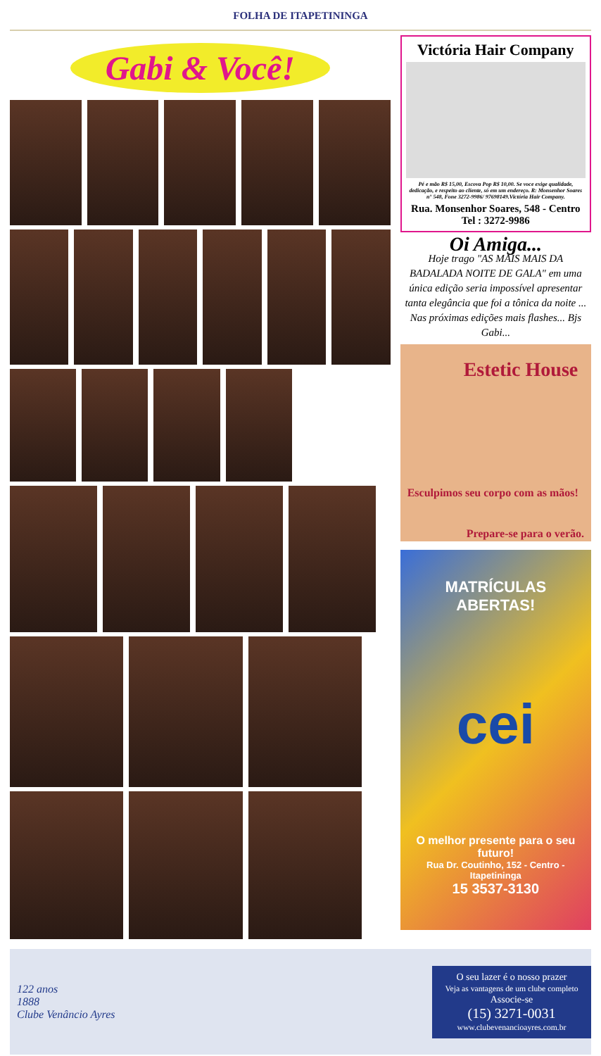FOLHA DE ITAPETININGA
Gabi & Você!
Victória Hair Company
Pé e mão R$ 15,00, Escova Pop R$ 10,00. Se voce exige qualidade, dedicação, e respeito ao cliente, só em um endereço. R: Monsenhor Soares n° 548, Fone 3272-9986/ 97698149.Victória Hair Company.
Rua. Monsenhor Soares, 548 - Centro
Tel : 3272-9986
Oi Amiga...
Hoje trago "AS MAIS MAIS DA BADALADA NOITE DE GALA" em uma única edição seria impossível apresentar tanta elegância que foi a tônica da noite ... Nas próximas edições mais flashes... Bjs Gabi...
Estetic House
Esculpimos seu corpo com as mãos!
Prepare-se para o verão.
MATRÍCULAS ABERTAS!
cei
O melhor presente para o seu futuro!
Rua Dr. Coutinho, 152 - Centro - Itapetininga
15 3537-3130
122 anos
1888
Clube Venâncio Ayres
O seu lazer é o nosso prazer
Veja as vantagens de um clube completo
Associe-se
(15) 3271-0031
www.clubevenancioayres.com.br